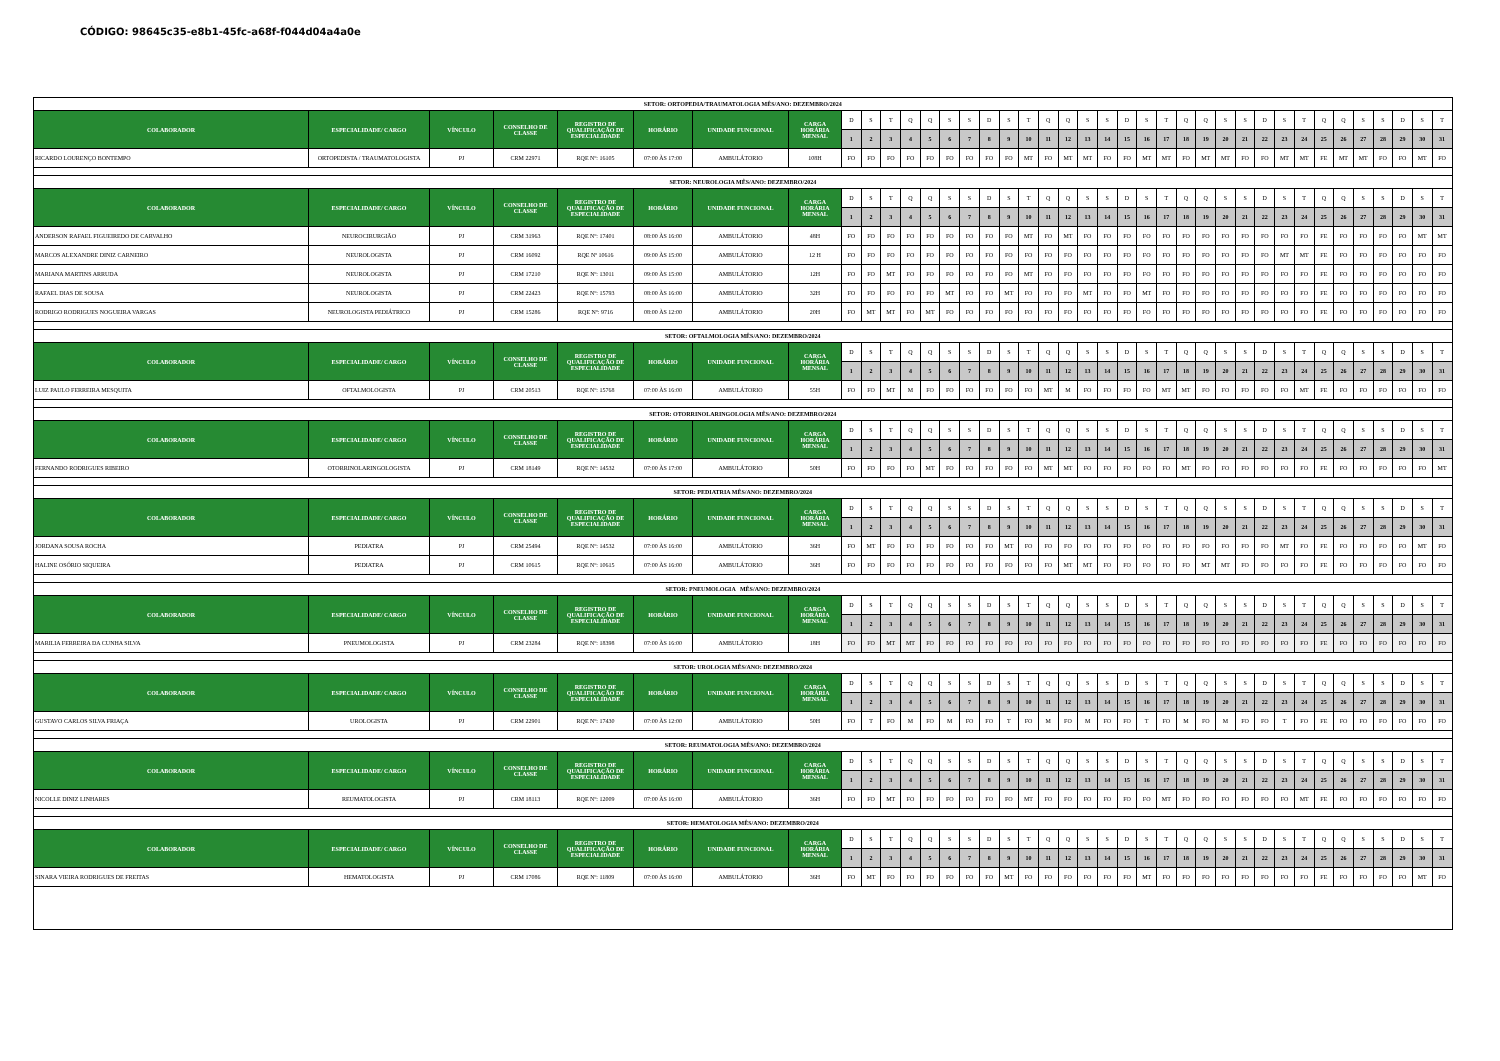CÓDIGO: 98645c35-e8b1-45fc-a68f-f044d04a4a0e
| SETOR: ORTOPEDIA/TRAUMATOLOGIA MÊS/ANO: DEZEMBRO/2024 | | | | | | | | | | | | | | | | | | | | | | | | | | | | | | | | | | | | | | |
| COLABORADOR | ESPECIALIDADE/ CARGO | VÍNCULO | CONSELHO DE CLASSE | REGISTRO DE QUALIFICAÇÃO DE ESPECIALIDADE | HORÁRIO | UNIDADE FUNCIONAL | CARGA HORÁRIA MENSAL | D | S | T | Q | Q | S | S | D | S | T | Q | Q | S | S | D | S | T | Q | Q | S | S | D | S | T | Q | Q | S | S | D | S | T |
| | | | | | | | | 1 | 2 | 3 | 4 | 5 | 6 | 7 | 8 | 9 | 10 | 11 | 12 | 13 | 14 | 15 | 16 | 17 | 18 | 19 | 20 | 21 | 22 | 23 | 24 | 25 | 26 | 27 | 28 | 29 | 30 | 31 |
| RICARDO LOURENÇO BONTEMPO | ORTOPEDISTA / TRAUMATOLOGISTA | PJ | CRM 22971 | RQE Nº: 16105 | 07:00 ÀS 17:00 | AMBULÁTORIO | 108H | FO | FO | FO | FO | FO | FO | FO | FO | FO | MT | FO | MT | MT | FO | FO | MT | MT | FO | MT | MT | FO | FO | MT | MT | FE | MT | MT | FO | FO | MT | FO |
| SETOR: NEUROLOGIA MÊS/ANO: DEZEMBRO/2024 | | | | | | | | | | | | | | | | | | | | | | | | | | | | | | | | | | | | | | |
| COLABORADOR | ESPECIALIDADE/ CARGO | VÍNCULO | CONSELHO DE CLASSE | REGISTRO DE QUALIFICAÇÃO DE ESPECIALIDADE | HORÁRIO | UNIDADE FUNCIONAL | CARGA HORÁRIA MENSAL | D | S | T | Q | Q | S | S | D | S | T | Q | Q | S | S | D | S | T | Q | Q | S | S | D | S | T | Q | Q | S | S | D | S | T |
| | | | | | | | | 1 | 2 | 3 | 4 | 5 | 6 | 7 | 8 | 9 | 10 | 11 | 12 | 13 | 14 | 15 | 16 | 17 | 18 | 19 | 20 | 21 | 22 | 23 | 24 | 25 | 26 | 27 | 28 | 29 | 30 | 31 |
| ANDERSON RAFAEL FIGUEIREDO DE CARVALHO | NEUROCIRURGIÃO | PJ | CRM 31963 | RQE Nº: 17401 | 08:00 ÀS 16:00 | AMBULÁTORIO | 48H | FO | FO | FO | FO | FO | FO | FO | FO | FO | MT | FO | MT | FO | FO | FO | FO | FO | FO | FO | FO | FO | FO | FO | FO | FE | FO | FO | FO | FO | MT | MT |
| MARCOS ALEXANDRE DINIZ CARNEIRO | NEUROLOGISTA | PJ | CRM 16092 | RQE Nº 10616 | 09:00 ÀS 15:00 | AMBULÁTORIO | 12 H | FO | FO | FO | FO | FO | FO | FO | FO | FO | FO | FO | FO | FO | FO | FO | FO | FO | FO | FO | FO | FO | FO | MT | MT | FE | FO | FO | FO | FO | FO | FO |
| MARIANA MARTINS ARRUDA | NEUROLOGISTA | PJ | CRM 17210 | RQE Nº: 13011 | 09:00 ÀS 15:00 | AMBULÁTORIO | 12H | FO | FO | MT | FO | FO | FO | FO | FO | FO | MT | FO | FO | FO | FO | FO | FO | FO | FO | FO | FO | FO | FO | FO | FO | FE | FO | FO | FO | FO | FO | FO |
| RAFAEL DIAS DE SOUSA | NEUROLOGISTA | PJ | CRM 22423 | RQE Nº: 15793 | 08:00 ÀS 16:00 | AMBULÁTORIO | 32H | FO | FO | FO | FO | FO | MT | FO | FO | MT | FO | FO | FO | MT | FO | FO | MT | FO | FO | FO | FO | FO | FO | FO | FO | FE | FO | FO | FO | FO | FO | FO |
| RODRIGO RODRIGUES NOGUEIRA VARGAS | NEUROLOGISTA PEDIÁTRICO | PJ | CRM 15286 | RQE Nº: 9716 | 08:00 ÀS 12:00 | AMBULÁTORIO | 20H | FO | MT | MT | FO | MT | FO | FO | FO | FO | FO | FO | FO | FO | FO | FO | FO | FO | FO | FO | FO | FO | FO | FO | FO | FE | FO | FO | FO | FO | FO | FO |
| SETOR: OFTALMOLOGIA MÊS/ANO: DEZEMBRO/2024 | | | | | | | | | | | | | | | | | | | | | | | | | | | | | | | | | | | | | | |
| COLABORADOR | ESPECIALIDADE/ CARGO | VÍNCULO | CONSELHO DE CLASSE | REGISTRO DE QUALIFICAÇÃO DE ESPECIALIDADE | HORÁRIO | UNIDADE FUNCIONAL | CARGA HORÁRIA MENSAL | D | S | T | Q | Q | S | S | D | S | T | Q | Q | S | S | D | S | T | Q | Q | S | S | D | S | T | Q | Q | S | S | D | S | T |
| | | | | | | | | 1 | 2 | 3 | 4 | 5 | 6 | 7 | 8 | 9 | 10 | 11 | 12 | 13 | 14 | 15 | 16 | 17 | 18 | 19 | 20 | 21 | 22 | 23 | 24 | 25 | 26 | 27 | 28 | 29 | 30 | 31 |
| LUIZ PAULO FERREIRA MESQUITA | OFTALMOLOGISTA | PJ | CRM 20513 | RQE Nº: 15768 | 07:00 ÀS 16:00 | AMBULÁTORIO | 55H | FO | FO | MT | M | FO | FO | FO | FO | FO | FO | MT | M | FO | FO | FO | FO | MT | MT | FO | FO | FO | FO | FO | MT | FE | FO | FO | FO | FO | FO | FO |
| SETOR: OTORRINOLARINGOLOGIA MÊS/ANO: DEZEMBRO/2024 | | | | | | | | | | | | | | | | | | | | | | | | | | | | | | | | | | | | | | |
| COLABORADOR | ESPECIALIDADE/ CARGO | VÍNCULO | CONSELHO DE CLASSE | REGISTRO DE QUALIFICAÇÃO DE ESPECIALIDADE | HORÁRIO | UNIDADE FUNCIONAL | CARGA HORÁRIA MENSAL | D | S | T | Q | Q | S | S | D | S | T | Q | Q | S | S | D | S | T | Q | Q | S | S | D | S | T | Q | Q | S | S | D | S | T |
| | | | | | | | | 1 | 2 | 3 | 4 | 5 | 6 | 7 | 8 | 9 | 10 | 11 | 12 | 13 | 14 | 15 | 16 | 17 | 18 | 19 | 20 | 21 | 22 | 23 | 24 | 25 | 26 | 27 | 28 | 29 | 30 | 31 |
| FERNANDO RODRIGUES RIBEIRO | OTORRINOLARINGOLOGISTA | PJ | CRM 18149 | RQE Nº: 14532 | 07:00 ÀS 17:00 | AMBULÁTORIO | 50H | FO | FO | FO | FO | MT | FO | FO | FO | FO | FO | MT | MT | FO | FO | FO | FO | FO | MT | FO | FO | FO | FO | FO | FO | FE | FO | FO | FO | FO | FO | MT |
| SETOR: PEDIATRIA MÊS/ANO: DEZEMBRO/2024 | | | | | | | | | | | | | | | | | | | | | | | | | | | | | | | | | | | | | | |
| COLABORADOR | ESPECIALIDADE/ CARGO | VÍNCULO | CONSELHO DE CLASSE | REGISTRO DE QUALIFICAÇÃO DE ESPECIALIDADE | HORÁRIO | UNIDADE FUNCIONAL | CARGA HORÁRIA MENSAL | D | S | T | Q | Q | S | S | D | S | T | Q | Q | S | S | D | S | T | Q | Q | S | S | D | S | T | Q | Q | S | S | D | S | T |
| | | | | | | | | 1 | 2 | 3 | 4 | 5 | 6 | 7 | 8 | 9 | 10 | 11 | 12 | 13 | 14 | 15 | 16 | 17 | 18 | 19 | 20 | 21 | 22 | 23 | 24 | 25 | 26 | 27 | 28 | 29 | 30 | 31 |
| JORDANA SOUSA ROCHA | PEDIATRA | PJ | CRM 25494 | RQE Nº: 14532 | 07:00 ÀS 16:00 | AMBULÁTORIO | 36H | FO | MT | FO | FO | FO | FO | FO | FO | MT | FO | FO | FO | FO | FO | FO | FO | FO | FO | FO | FO | FO | FO | MT | FO | FE | FO | FO | FO | FO | MT | FO |
| HALINE OSÓRIO SIQUEIRA | PEDIATRA | PJ | CRM 10615 | RQE Nº: 10615 | 07:00 ÀS 16:00 | AMBULÁTORIO | 36H | FO | FO | FO | FO | FO | FO | FO | FO | FO | FO | FO | MT | MT | FO | FO | FO | FO | FO | MT | MT | FO | FO | FO | FO | FE | FO | FO | FO | FO | FO | FO |
| SETOR: PNEUMOLOGIA MÊS/ANO: DEZEMBRO/2024 | | | | | | | | | | | | | | | | | | | | | | | | | | | | | | | | | | | | | | |
| COLABORADOR | ESPECIALIDADE/ CARGO | VÍNCULO | CONSELHO DE CLASSE | REGISTRO DE QUALIFICAÇÃO DE ESPECIALIDADE | HORÁRIO | UNIDADE FUNCIONAL | CARGA HORÁRIA MENSAL | D | S | T | Q | Q | S | S | D | S | T | Q | Q | S | S | D | S | T | Q | Q | S | S | D | S | T | Q | Q | S | S | D | S | T |
| | | | | | | | | 1 | 2 | 3 | 4 | 5 | 6 | 7 | 8 | 9 | 10 | 11 | 12 | 13 | 14 | 15 | 16 | 17 | 18 | 19 | 20 | 21 | 22 | 23 | 24 | 25 | 26 | 27 | 28 | 29 | 30 | 31 |
| MARILIA FERREIRA DA CUNHA SILVA | PNEUMOLOGISTA | PJ | CRM 23284 | RQE Nº: 18398 | 07:00 ÀS 16:00 | AMBULÁTORIO | 18H | FO | FO | MT | MT | FO | FO | FO | FO | FO | FO | FO | FO | FO | FO | FO | FO | FO | FO | FO | FO | FO | FO | FO | FO | FE | FO | FO | FO | FO | FO | FO |
| SETOR: UROLOGIA MÊS/ANO: DEZEMBRO/2024 | | | | | | | | | | | | | | | | | | | | | | | | | | | | | | | | | | | | | | |
| COLABORADOR | ESPECIALIDADE/ CARGO | VÍNCULO | CONSELHO DE CLASSE | REGISTRO DE QUALIFICAÇÃO DE ESPECIALIDADE | HORÁRIO | UNIDADE FUNCIONAL | CARGA HORÁRIA MENSAL | D | S | T | Q | Q | S | S | D | S | T | Q | Q | S | S | D | S | T | Q | Q | S | S | D | S | T | Q | Q | S | S | D | S | T |
| | | | | | | | | 1 | 2 | 3 | 4 | 5 | 6 | 7 | 8 | 9 | 10 | 11 | 12 | 13 | 14 | 15 | 16 | 17 | 18 | 19 | 20 | 21 | 22 | 23 | 24 | 25 | 26 | 27 | 28 | 29 | 30 | 31 |
| GUSTAVO CARLOS SILVA FRIAÇA | UROLOGISTA | PJ | CRM 22901 | RQE Nº: 17430 | 07:00 ÀS 12:00 | AMBULÁTORIO | 50H | FO | T | FO | M | FO | M | FO | FO | T | FO | M | FO | M | FO | FO | T | FO | M | FO | M | FO | FO | T | FO | FE | FO | FO | FO | FO | FO | FO |
| SETOR: REUMATOLOGIA MÊS/ANO: DEZEMBRO/2024 | | | | | | | | | | | | | | | | | | | | | | | | | | | | | | | | | | | | | | |
| COLABORADOR | ESPECIALIDADE/ CARGO | VÍNCULO | CONSELHO DE CLASSE | REGISTRO DE QUALIFICAÇÃO DE ESPECIALIDADE | HORÁRIO | UNIDADE FUNCIONAL | CARGA HORÁRIA MENSAL | D | S | T | Q | Q | S | S | D | S | T | Q | Q | S | S | D | S | T | Q | Q | S | S | D | S | T | Q | Q | S | S | D | S | T |
| | | | | | | | | 1 | 2 | 3 | 4 | 5 | 6 | 7 | 8 | 9 | 10 | 11 | 12 | 13 | 14 | 15 | 16 | 17 | 18 | 19 | 20 | 21 | 22 | 23 | 24 | 25 | 26 | 27 | 28 | 29 | 30 | 31 |
| NICOLLE DINIZ LINHARES | REUMATOLOGISTA | PJ | CRM 18113 | RQE Nº: 12009 | 07:00 ÀS 16:00 | AMBULÁTORIO | 36H | FO | FO | MT | FO | FO | FO | FO | FO | FO | MT | FO | FO | FO | FO | FO | FO | MT | FO | FO | FO | FO | FO | FO | MT | FE | FO | FO | FO | FO | FO | FO |
| SETOR: HEMATOLOGIA MÊS/ANO: DEZEMBRO/2024 | | | | | | | | | | | | | | | | | | | | | | | | | | | | | | | | | | | | | | |
| COLABORADOR | ESPECIALIDADE/ CARGO | VÍNCULO | CONSELHO DE CLASSE | REGISTRO DE QUALIFICAÇÃO DE ESPECIALIDADE | HORÁRIO | UNIDADE FUNCIONAL | CARGA HORÁRIA MENSAL | D | S | T | Q | Q | S | S | D | S | T | Q | Q | S | S | D | S | T | Q | Q | S | S | D | S | T | Q | Q | S | S | D | S | T |
| | | | | | | | | 1 | 2 | 3 | 4 | 5 | 6 | 7 | 8 | 9 | 10 | 11 | 12 | 13 | 14 | 15 | 16 | 17 | 18 | 19 | 20 | 21 | 22 | 23 | 24 | 25 | 26 | 27 | 28 | 29 | 30 | 31 |
| SINARA VIEIRA RODRIGUES DE FREITAS | HEMATOLOGISTA | PJ | CRM 17086 | RQE Nº: 11809 | 07:00 ÀS 16:00 | AMBULÁTORIO | 36H | FO | MT | FO | FO | FO | FO | FO | FO | MT | FO | FO | FO | FO | FO | FO | MT | FO | FO | FO | FO | FO | FO | FO | FO | FE | FO | FO | FO | FO | MT | FO |